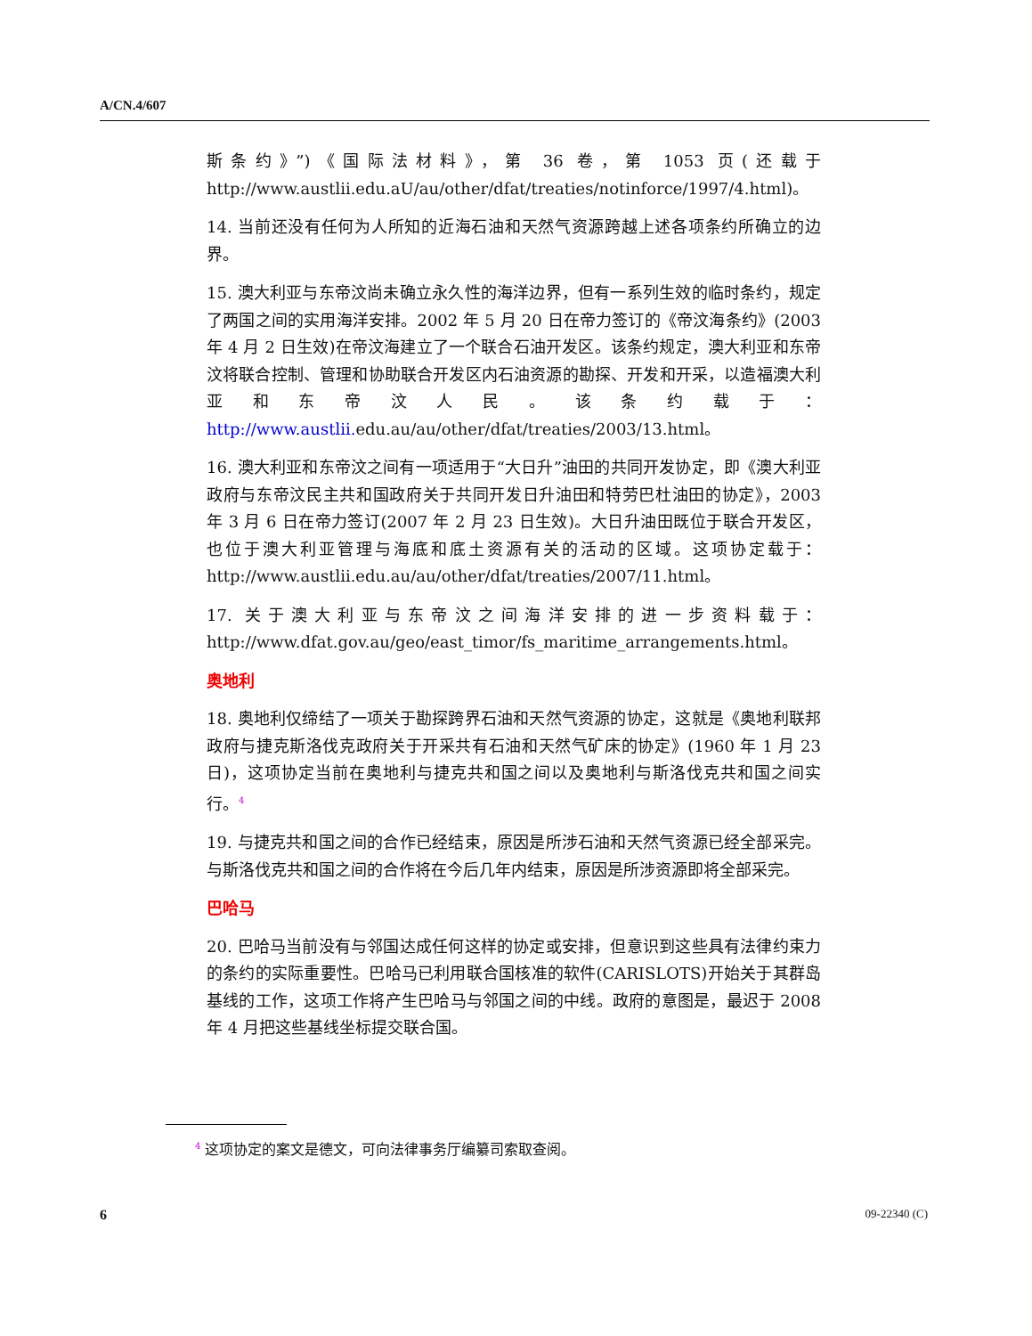A/CN.4/607
斯条约》”)《国际法材料》，第 36 卷，第 1053 页(还载于 http://www.austlii.edu.aU/au/other/dfat/treaties/notinforce/1997/4.html)。
14. 当前还没有任何为人所知的近海石油和天然气资源跨越上述各项条约所确立的边界。
15. 澳大利亚与东帝汶尚未确立永久性的海洋边界，但有一系列生效的临时条约，规定了两国之间的实用海洋安排。2002 年 5 月 20 日在帝力签订的《帝汶海条约》(2003 年 4 月 2 日生效)在帝汶海建立了一个联合石油开发区。该条约规定，澳大利亚和东帝汶将联合控制、管理和协助联合开发区内石油资源的勘探、开发和开采，以造福澳大利亚和东帝汶人民。该条约载于：http://www.austlii. edu.au/au/other/dfat/treaties/2003/13.html。
16. 澳大利亚和东帝汶之间有一项适用于“大日升”油田的共同开发协定，即《澳大利亚政府与东帝汶民主共和国政府关于共同开发日升油田和特劳巴杜油田的协定》，2003 年 3 月 6 日在帝力签订(2007 年 2 月 23 日生效)。大日升油田既位于联合开发区，也位于澳大利亚管理与海底和底土资源有关的活动的区域。这项协定载于：http://www.austlii.edu.au/au/other/dfat/treaties/2007/11.html。
17. 关于澳大利亚与东帝汶之间海洋安排的进一步资料载于：http://www.dfat.gov.au/geo/east_timor/fs_maritime_arrangements.html。
奥地利
18. 奥地利仅缔结了一项关于勘探跨界石油和天然气资源的协定，这就是《奥地利联邦政府与捷克斯洛伐克政府关于开采共有石油和天然气矿床的协定》(1960 年 1 月 23 日)，这项协定当前在奥地利与捷克共和国之间以及奥地利与斯洛伐克共和国之间实行。<sup>4</sup>
19. 与捷克共和国之间的合作已经结束，原因是所涉石油和天然气资源已经全部采完。与斯洛伐克共和国之间的合作将在今后几年内结束，原因是所涉资源即将全部采完。
巴哈马
20. 巴哈马当前没有与邻国达成任何这样的协定或安排，但意识到这些具有法律约束力的条约的实际重要性。巴哈马已利用联合国核准的软件(CARISLOTS)开始关于其群岛基线的工作，这项工作将产生巴哈马与邻国之间的中线。政府的意图是，最迟于 2008 年 4 月把这些基线坐标提交联合国。
<sup>4</sup> 这项协定的案文是德文，可向法律事务厅编纂司索取查阅。
6 09-22340 (C)